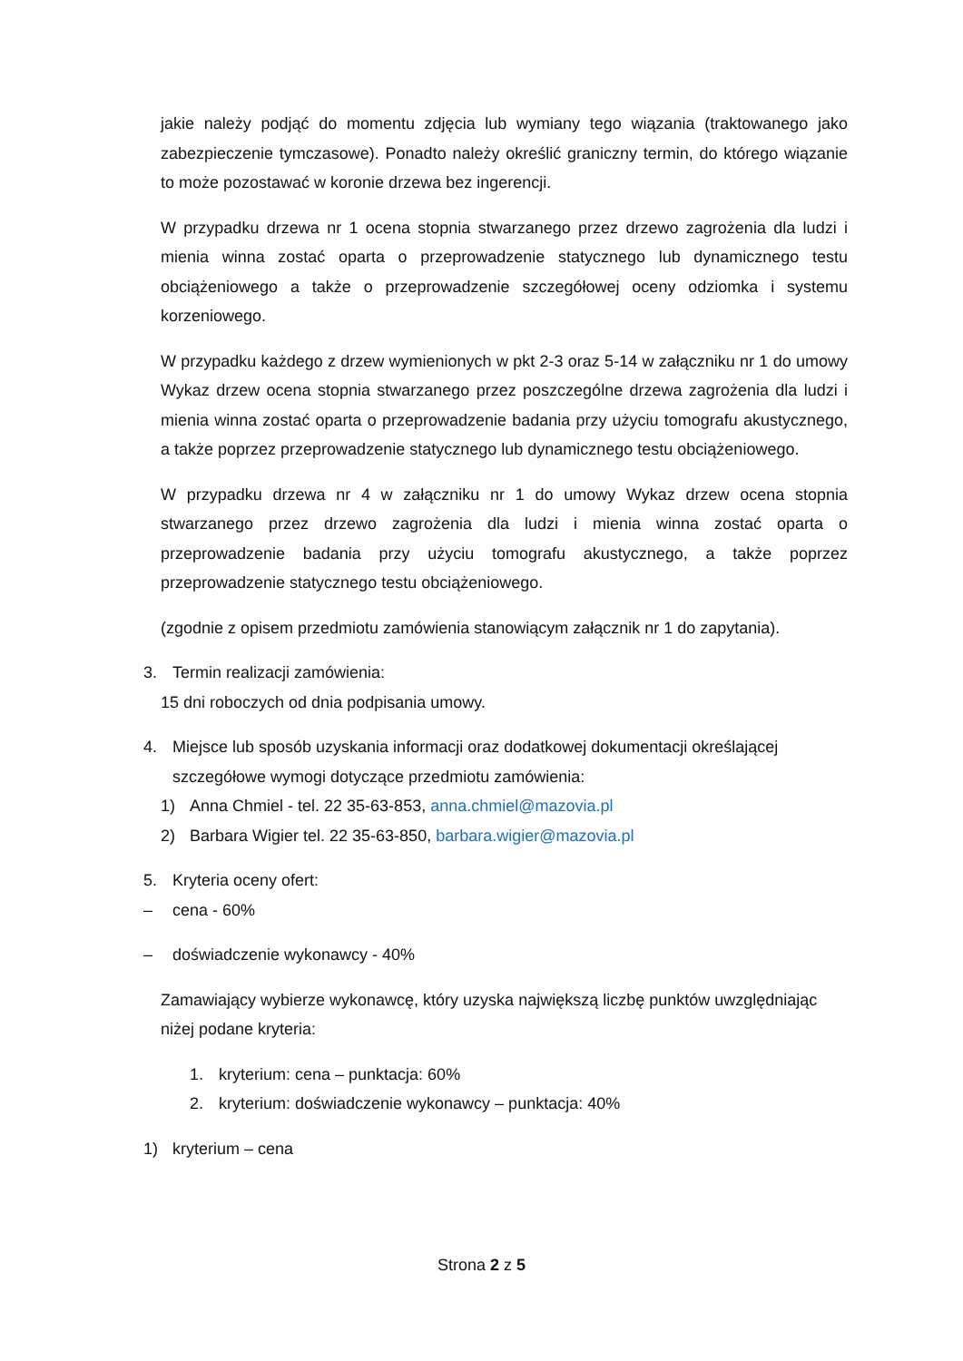jakie należy podjąć do momentu zdjęcia lub wymiany tego wiązania (traktowanego jako zabezpieczenie tymczasowe). Ponadto należy określić graniczny termin, do którego wiązanie to może pozostawać w koronie drzewa bez ingerencji.
W przypadku drzewa nr 1 ocena stopnia stwarzanego przez drzewo zagrożenia dla ludzi i mienia winna zostać oparta o przeprowadzenie statycznego lub dynamicznego testu obciążeniowego a także o przeprowadzenie szczegółowej oceny odziomka i systemu korzeniowego.
W przypadku każdego z drzew wymienionych w pkt 2-3 oraz 5-14 w załączniku nr 1 do umowy Wykaz drzew ocena stopnia stwarzanego przez poszczególne drzewa zagrożenia dla ludzi i mienia winna zostać oparta o przeprowadzenie badania przy użyciu tomografu akustycznego, a także poprzez przeprowadzenie statycznego lub dynamicznego testu obciążeniowego.
W przypadku drzewa nr 4 w załączniku nr 1 do umowy Wykaz drzew ocena stopnia stwarzanego przez drzewo zagrożenia dla ludzi i mienia winna zostać oparta o przeprowadzenie badania przy użyciu tomografu akustycznego, a także poprzez przeprowadzenie statycznego testu obciążeniowego.
(zgodnie z opisem przedmiotu zamówienia stanowiącym załącznik nr 1 do zapytania).
3. Termin realizacji zamówienia:
15 dni roboczych od dnia podpisania umowy.
4. Miejsce lub sposób uzyskania informacji oraz dodatkowej dokumentacji określającej szczegółowe wymogi dotyczące przedmiotu zamówienia:
1) Anna Chmiel - tel. 22 35-63-853, anna.chmiel@mazovia.pl
2) Barbara Wigier tel. 22 35-63-850, barbara.wigier@mazovia.pl
5. Kryteria oceny ofert:
– cena - 60%
– doświadczenie wykonawcy - 40%
Zamawiający wybierze wykonawcę, który uzyska największą liczbę punktów uwzględniając niżej podane kryteria:
1. kryterium: cena – punktacja: 60%
2. kryterium: doświadczenie wykonawcy – punktacja: 40%
1) kryterium – cena
Strona 2 z 5